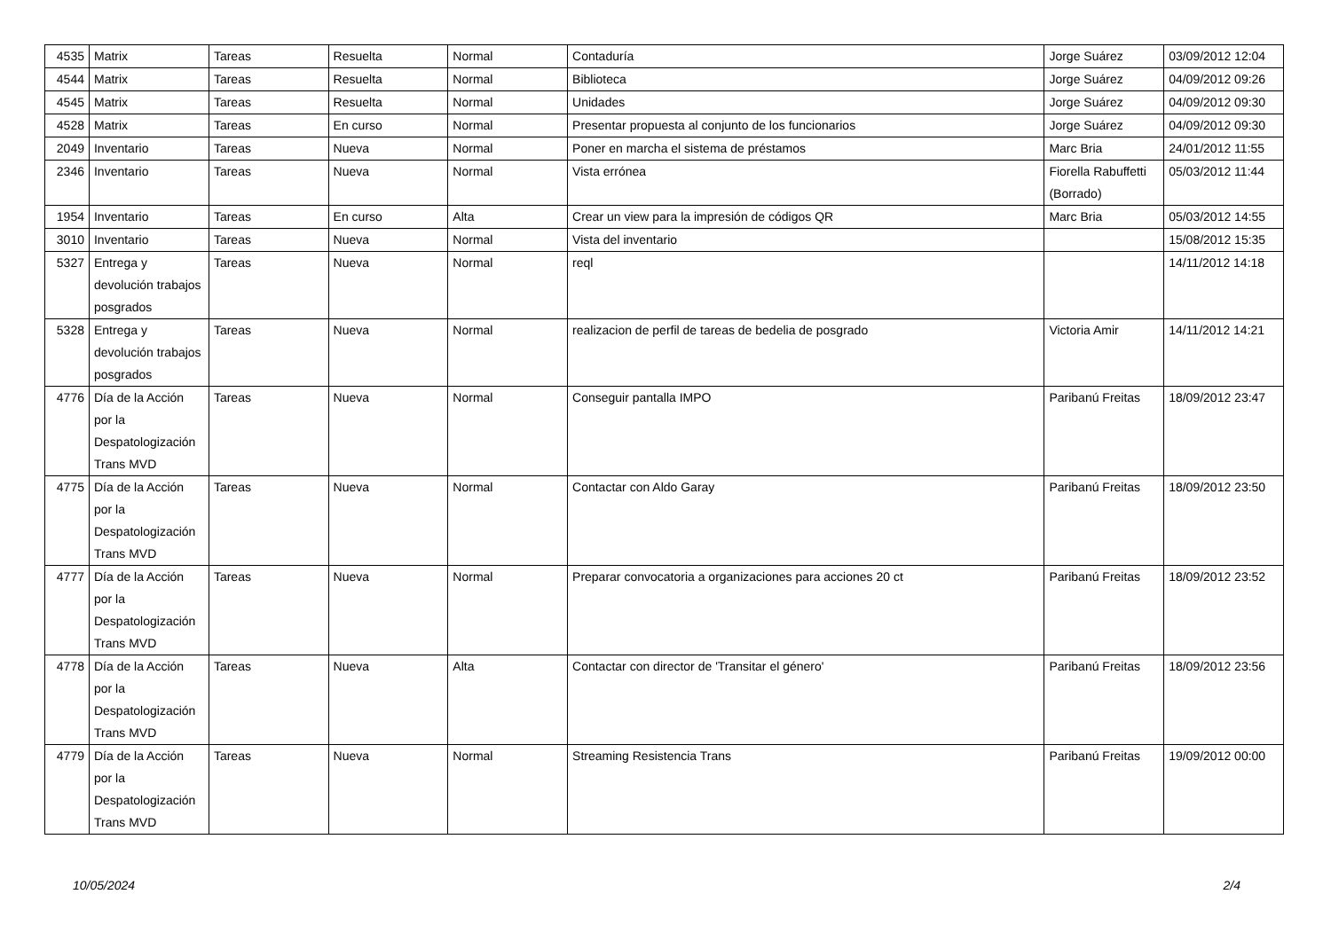| 4535 | Matrix | Tareas | Resuelta | Normal | Contaduría | Jorge Suárez | 03/09/2012 12:04 |
| 4544 | Matrix | Tareas | Resuelta | Normal | Biblioteca | Jorge Suárez | 04/09/2012 09:26 |
| 4545 | Matrix | Tareas | Resuelta | Normal | Unidades | Jorge Suárez | 04/09/2012 09:30 |
| 4528 | Matrix | Tareas | En curso | Normal | Presentar propuesta al conjunto de los funcionarios | Jorge Suárez | 04/09/2012 09:30 |
| 2049 | Inventario | Tareas | Nueva | Normal | Poner en marcha el sistema de préstamos | Marc Bria | 24/01/2012 11:55 |
| 2346 | Inventario | Tareas | Nueva | Normal | Vista errónea | Fiorella Rabuffetti (Borrado) | 05/03/2012 11:44 |
| 1954 | Inventario | Tareas | En curso | Alta | Crear un view para la impresión de códigos QR | Marc Bria | 05/03/2012 14:55 |
| 3010 | Inventario | Tareas | Nueva | Normal | Vista del inventario | | 15/08/2012 15:35 |
| 5327 | Entrega y devolución trabajos posgrados | Tareas | Nueva | Normal | reql | | 14/11/2012 14:18 |
| 5328 | Entrega y devolución trabajos posgrados | Tareas | Nueva | Normal | realizacion de perfil de tareas de bedelia de posgrado | Victoria Amir | 14/11/2012 14:21 |
| 4776 | Día de la Acción por la Despatologización Trans MVD | Tareas | Nueva | Normal | Conseguir pantalla IMPO | Paribanú Freitas | 18/09/2012 23:47 |
| 4775 | Día de la Acción por la Despatologización Trans MVD | Tareas | Nueva | Normal | Contactar con Aldo Garay | Paribanú Freitas | 18/09/2012 23:50 |
| 4777 | Día de la Acción por la Despatologización Trans MVD | Tareas | Nueva | Normal | Preparar convocatoria a organizaciones para acciones 20 ct | Paribanú Freitas | 18/09/2012 23:52 |
| 4778 | Día de la Acción por la Despatologización Trans MVD | Tareas | Nueva | Alta | Contactar con director de 'Transitar el género' | Paribanú Freitas | 18/09/2012 23:56 |
| 4779 | Día de la Acción por la Despatologización Trans MVD | Tareas | Nueva | Normal | Streaming Resistencia Trans | Paribanú Freitas | 19/09/2012 00:00 |
10/05/2024 2/4